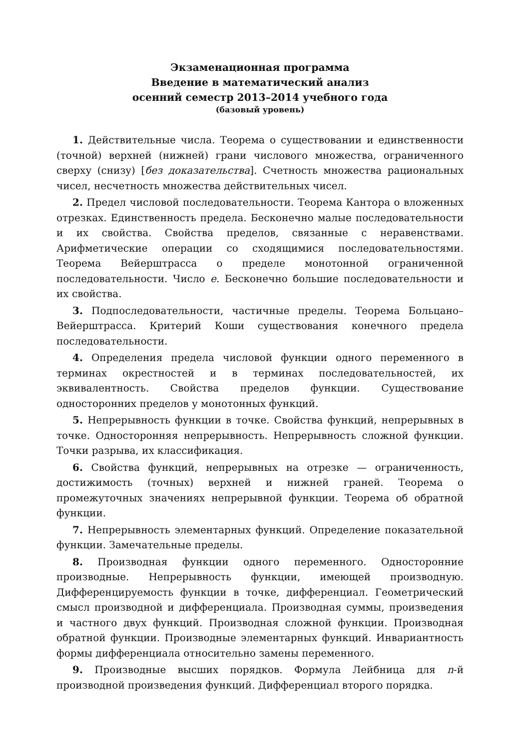Экзаменационная программа
Введение в математический анализ
осенний семестр 2013–2014 учебного года
(базовый уровень)
1. Действительные числа. Теорема о существовании и единственности (точной) верхней (нижней) грани числового множества, ограниченного сверху (снизу) [без доказательства]. Счетность множества рациональных чисел, несчетность множества действительных чисел.
2. Предел числовой последовательности. Теорема Кантора о вложенных отрезках. Единственность предела. Бесконечно малые последовательности и их свойства. Свойства пределов, связанные с неравенствами. Арифметические операции со сходящимися последовательностями. Теорема Вейерштрасса о пределе монотонной ограниченной последовательности. Число e. Бесконечно большие последовательности и их свойства.
3. Подпоследовательности, частичные пределы. Теорема Больцано–Вейерштрасса. Критерий Коши существования конечного предела последовательности.
4. Определения предела числовой функции одного переменного в терминах окрестностей и в терминах последовательностей, их эквивалентность. Свойства пределов функции. Существование односторонних пределов у монотонных функций.
5. Непрерывность функции в точке. Свойства функций, непрерывных в точке. Односторонняя непрерывность. Непрерывность сложной функции. Точки разрыва, их классификация.
6. Свойства функций, непрерывных на отрезке — ограниченность, достижимость (точных) верхней и нижней граней. Теорема о промежуточных значениях непрерывной функции. Теорема об обратной функции.
7. Непрерывность элементарных функций. Определение показательной функции. Замечательные пределы.
8. Производная функции одного переменного. Односторонние производные. Непрерывность функции, имеющей производную. Дифференцируемость функции в точке, дифференциал. Геометрический смысл производной и дифференциала. Производная суммы, произведения и частного двух функций. Производная сложной функции. Производная обратной функции. Производные элементарных функций. Инвариантность формы дифференциала относительно замены переменного.
9. Производные высших порядков. Формула Лейбница для n-й производной произведения функций. Дифференциал второго порядка.